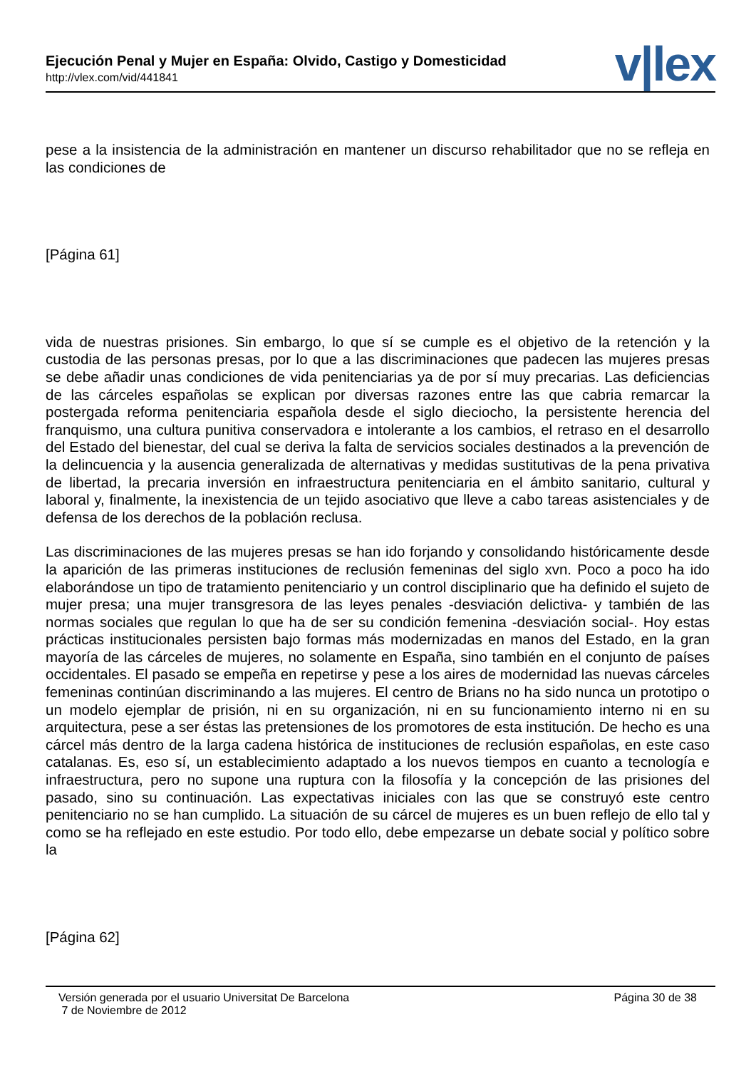Ejecución Penal y Mujer en España: Olvido, Castigo y Domesticidad
http://vlex.com/vid/441841 v|lex
pese a la insistencia de la administración en mantener un discurso rehabilitador que no se refleja en las condiciones de
[Página 61]
vida de nuestras prisiones. Sin embargo, lo que sí se cumple es el objetivo de la retención y la custodia de las personas presas, por lo que a las discriminaciones que padecen las mujeres presas se debe añadir unas condiciones de vida penitenciarias ya de por sí muy precarias. Las deficiencias de las cárceles españolas se explican por diversas razones entre las que cabria remarcar la postergada reforma penitenciaria española desde el siglo dieciocho, la persistente herencia del franquismo, una cultura punitiva conservadora e intolerante a los cambios, el retraso en el desarrollo del Estado del bienestar, del cual se deriva la falta de servicios sociales destinados a la prevención de la delincuencia y la ausencia generalizada de alternativas y medidas sustitutivas de la pena privativa de libertad, la precaria inversión en infraestructura penitenciaria en el ámbito sanitario, cultural y laboral y, finalmente, la inexistencia de un tejido asociativo que lleve a cabo tareas asistenciales y de defensa de los derechos de la población reclusa.
Las discriminaciones de las mujeres presas se han ido forjando y consolidando históricamente desde la aparición de las primeras instituciones de reclusión femeninas del siglo xvn. Poco a poco ha ido elaborándose un tipo de tratamiento penitenciario y un control disciplinario que ha definido el sujeto de mujer presa; una mujer transgresora de las leyes penales -desviación delictiva- y también de las normas sociales que regulan lo que ha de ser su condición femenina -desviación social-. Hoy estas prácticas institucionales persisten bajo formas más modernizadas en manos del Estado, en la gran mayoría de las cárceles de mujeres, no solamente en España, sino también en el conjunto de países occidentales. El pasado se empeña en repetirse y pese a los aires de modernidad las nuevas cárceles femeninas continúan discriminando a las mujeres. El centro de Brians no ha sido nunca un prototipo o un modelo ejemplar de prisión, ni en su organización, ni en su funcionamiento interno ni en su arquitectura, pese a ser éstas las pretensiones de los promotores de esta institución. De hecho es una cárcel más dentro de la larga cadena histórica de instituciones de reclusión españolas, en este caso catalanas. Es, eso sí, un establecimiento adaptado a los nuevos tiempos en cuanto a tecnología e infraestructura, pero no supone una ruptura con la filosofía y la concepción de las prisiones del pasado, sino su continuación. Las expectativas iniciales con las que se construyó este centro penitenciario no se han cumplido. La situación de su cárcel de mujeres es un buen reflejo de ello tal y como se ha reflejado en este estudio. Por todo ello, debe empezarse un debate social y político sobre la
[Página 62]
Versión generada por el usuario Universitat De Barcelona
7 de Noviembre de 2012
Página 30 de 38